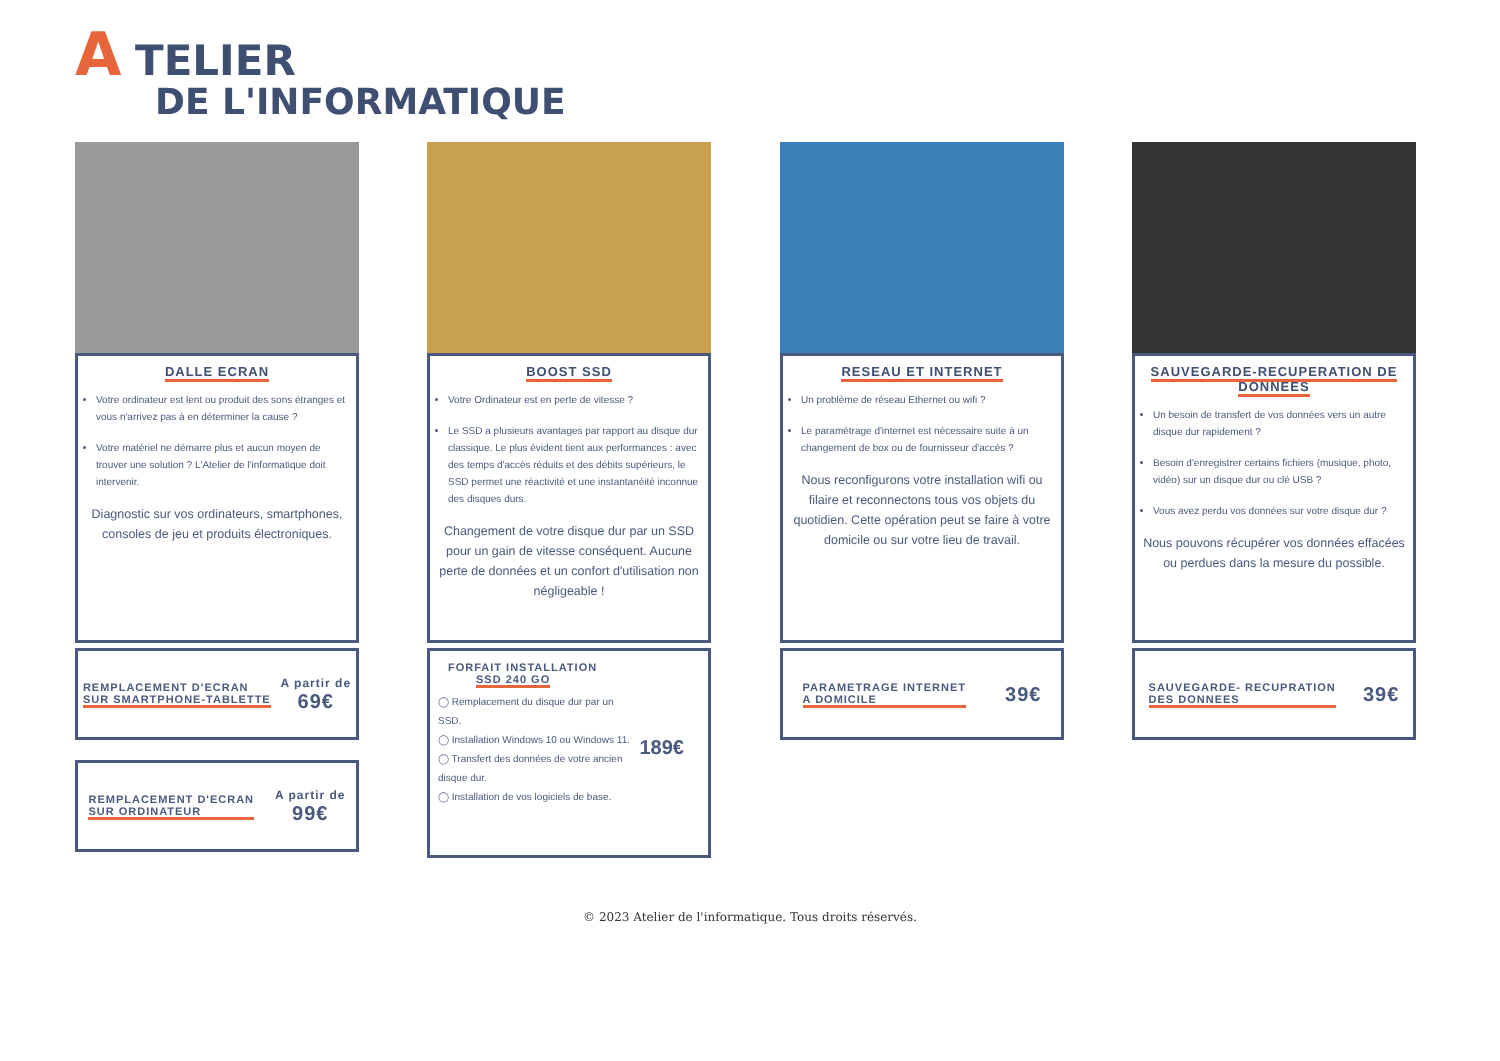A TELIER
DE L'INFORMATIQUE
DALLE ECRAN
Votre ordinateur est lent ou produit des sons étranges et vous n'arrivez pas à en déterminer la cause ?
Votre matériel ne démarre plus et aucun moyen de trouver une solution ? L'Atelier de l'informatique doit intervenir.
Diagnostic sur vos ordinateurs, smartphones, consoles de jeu et produits électroniques.
REMPLACEMENT D'ECRAN
SUR SMARTPHONE-TABLETTE
A partir de
69€
REMPLACEMENT D'ECRAN
SUR ORDINATEUR
A partir de
99€
BOOST SSD
Votre Ordinateur est en perte de vitesse ?
Le SSD a plusieurs avantages par rapport au disque dur classique. Le plus évident tient aux performances : avec des temps d'accès réduits et des débits supérieurs, le SSD permet une réactivité et une instantanéité inconnue des disques durs.
Changement de votre disque dur par un SSD pour un gain de vitesse conséquent. Aucune perte de données et un confort d'utilisation non négligeable !
FORFAIT INSTALLATION
SSD 240 GO
◯ Remplacement du disque dur par un SSD.
◯ Installation Windows 10 ou Windows 11.
◯ Transfert des données de votre ancien disque dur.
◯ Installation de vos logiciels de base.
189€
RESEAU ET INTERNET
Un problème de réseau Ethernet ou wifi ?
Le paramétrage d'internet est nécessaire suite à un changement de box ou de fournisseur d'accès ?
Nous reconfigurons votre installation wifi ou filaire et reconnectons tous vos objets du quotidien. Cette opération peut se faire à votre domicile ou sur votre lieu de travail.
PARAMETRAGE INTERNET
A DOMICILE
39€
SAUVEGARDE-RECUPERATION DE DONNEES
Un besoin de transfert de vos données vers un autre disque dur rapidement ?
Besoin d'enregistrer certains fichiers (musique, photo, vidéo) sur un disque dur ou clé USB ?
Vous avez perdu vos données sur votre disque dur ?
Nous pouvons récupérer vos données effacées ou perdues dans la mesure du possible.
SAUVEGARDE- RECUPRATION
DES DONNEES
39€
© 2023 Atelier de l'informatique. Tous droits réservés.